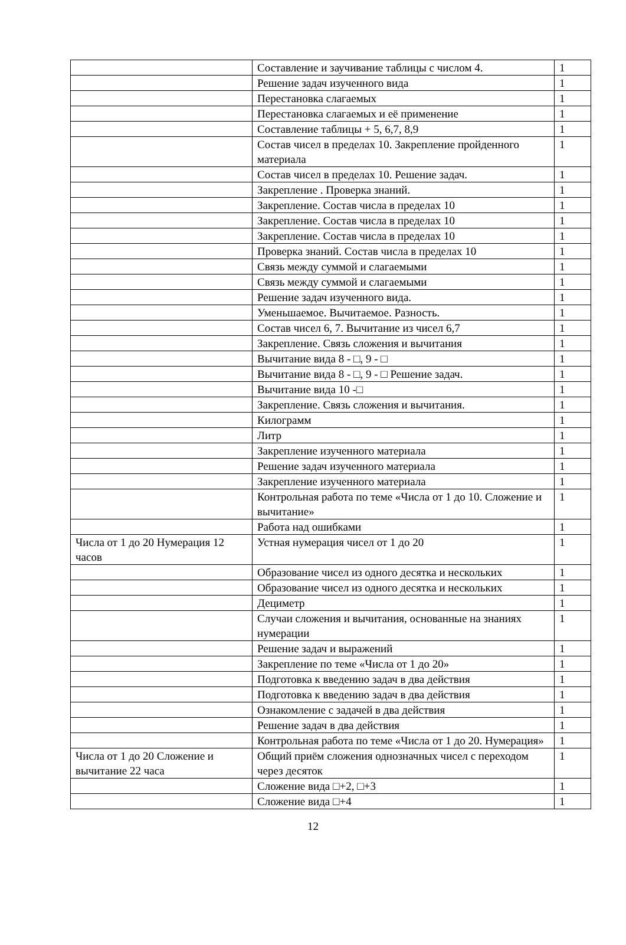| | Составление и заучивание таблицы с числом 4. | 1 |
| | Решение задач изученного вида | 1 |
| | Перестановка слагаемых | 1 |
| | Перестановка слагаемых и её применение | 1 |
| | Составление таблицы + 5, 6,7, 8,9 | 1 |
| | Состав чисел в пределах 10. Закрепление пройденного материала | 1 |
| | Состав чисел в пределах 10. Решение задач. | 1 |
| | Закрепление . Проверка знаний. | 1 |
| | Закрепление. Состав числа в пределах 10 | 1 |
| | Закрепление. Состав числа в пределах 10 | 1 |
| | Закрепление. Состав числа в пределах 10 | 1 |
| | Проверка знаний. Состав числа в пределах 10 | 1 |
| | Связь между суммой и слагаемыми | 1 |
| | Связь между суммой и слагаемыми | 1 |
| | Решение задач изученного вида. | 1 |
| | Уменьшаемое. Вычитаемое. Разность. | 1 |
| | Состав чисел 6, 7. Вычитание из чисел 6,7 | 1 |
| | Закрепление. Связь сложения и вычитания | 1 |
| | Вычитание вида 8 - □, 9 - □ | 1 |
| | Вычитание вида 8 - □, 9 - □ Решение задач. | 1 |
| | Вычитание вида 10 -□ | 1 |
| | Закрепление. Связь сложения и вычитания. | 1 |
| | Килограмм | 1 |
| | Литр | 1 |
| | Закрепление изученного материала | 1 |
| | Решение задач изученного материала | 1 |
| | Закрепление изученного материала | 1 |
| | Контрольная работа по теме «Числа от 1 до 10. Сложение и вычитание» | 1 |
| | Работа над ошибками | 1 |
| Числа от 1 до 20 Нумерация 12 часов | Устная нумерация чисел от 1 до 20 | 1 |
| | Образование чисел из одного десятка и нескольких | 1 |
| | Образование чисел из одного десятка и нескольких | 1 |
| | Дециметр | 1 |
| | Случаи сложения и вычитания, основанные на знаниях нумерации | 1 |
| | Решение задач и выражений | 1 |
| | Закрепление по теме «Числа от 1 до 20» | 1 |
| | Подготовка к введению задач в два действия | 1 |
| | Подготовка к введению задач в два действия | 1 |
| | Ознакомление с задачей в два действия | 1 |
| | Решение задач в два действия | 1 |
| | Контрольная работа по теме «Числа от 1 до 20. Нумерация» | 1 |
| Числа от 1 до 20 Сложение и вычитание 22 часа | Общий приём сложения однозначных чисел с переходом через десяток | 1 |
| | Сложение вида □+2, □+3 | 1 |
| | Сложение вида □+4 | 1 |
12